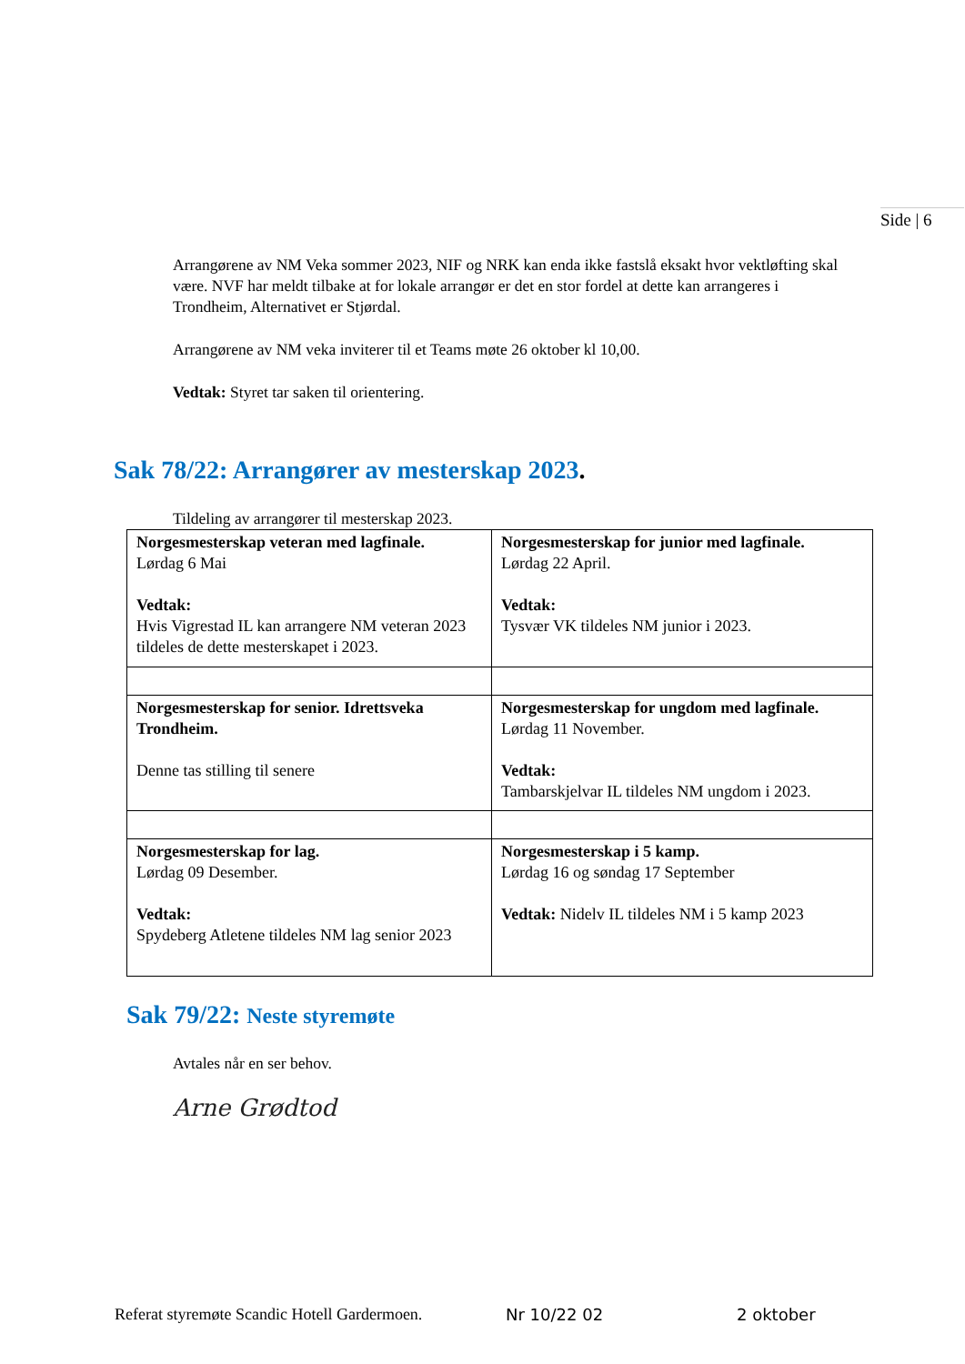Side | 6
Arrangørene av NM Veka sommer 2023, NIF og NRK kan enda ikke fastslå eksakt hvor vektløfting skal være. NVF har meldt tilbake at for lokale arrangør er det en stor fordel at dette kan arrangeres i Trondheim, Alternativet er Stjørdal.
Arrangørene av NM veka inviterer til et Teams møte 26 oktober kl 10,00.
Vedtak: Styret tar saken til orientering.
Sak 78/22: Arrangører av mesterskap 2023.
Tildeling av arrangører til mesterskap 2023.
| Norgesmesterskap veteran med lagfinale. Lørdag 6 Mai Vedtak: Hvis Vigrestad IL kan arrangere NM veteran 2023 tildeles de dette mesterskapet i 2023. | Norgesmesterskap for junior med lagfinale. Lørdag 22 April. Vedtak: Tysvær VK tildeles NM junior i 2023. |
| Norgesmesterskap for senior. Idrettsveka Trondheim. Denne tas stilling til senere | Norgesmesterskap for ungdom med lagfinale. Lørdag 11 November. Vedtak: Tambarskjelvar IL tildeles NM ungdom i 2023. |
| Norgesmesterskap for lag. Lørdag 09 Desember. Vedtak: Spydeberg Atletene tildeles NM lag senior 2023 | Norgesmesterskap i 5 kamp. Lørdag 16 og søndag 17 September Vedtak: Nidelv IL tildeles NM i 5 kamp 2023 |
Sak 79/22: Neste styremøte
Avtales når en ser behov.
Arne Grødtod
Referat styremøte Scandic Hotell Gardermoen. Nr 10/22 02 2 oktober